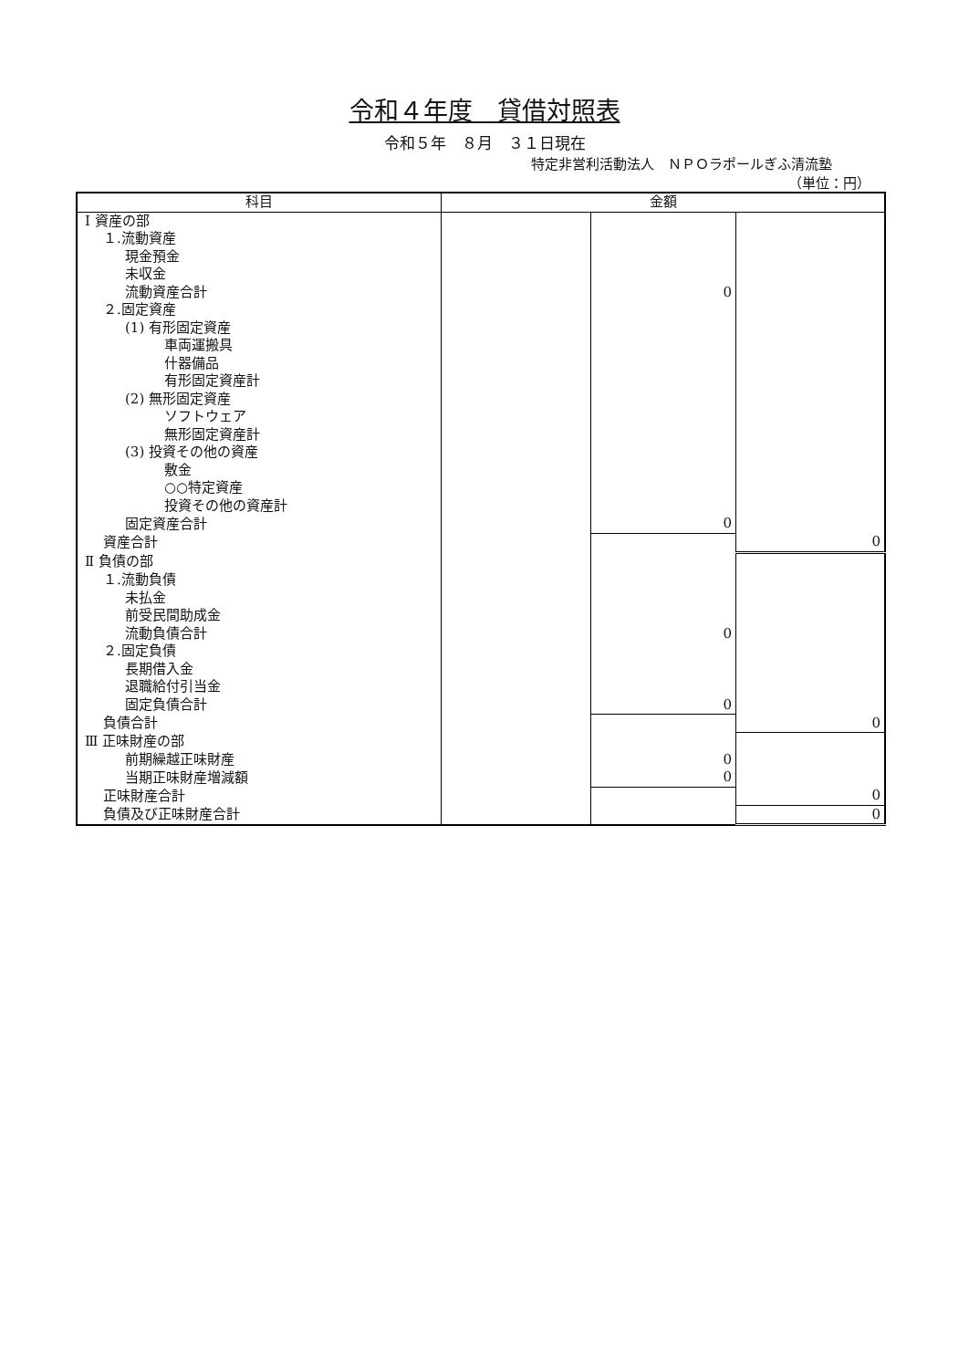令和４年度　貸借対照表
令和５年　８月　３１日現在
特定非営利活動法人　ＮＰＯラポールぎふ清流塾
（単位：円）
| 科目 | 金額 | | |
| --- | --- | --- | --- |
| Ⅰ 資産の部 | | | |
| １.流動資産 | | | |
| 現金預金 | | | |
| 未収金 | | | |
| 流動資産合計 | | 0 | |
| ２.固定資産 | | | |
| (1) 有形固定資産 | | | |
| 車両運搬具 | | | |
| 什器備品 | | | |
| 有形固定資産計 | | | |
| (2) 無形固定資産 | | | |
| ソフトウェア | | | |
| 無形固定資産計 | | | |
| (3) 投資その他の資産 | | | |
| 敷金 | | | |
| ○○特定資産 | | | |
| 投資その他の資産計 | | | |
| 固定資産合計 | | 0 | |
| 資産合計 | | | 0 |
| Ⅱ 負債の部 | | | |
| １.流動負債 | | | |
| 未払金 | | | |
| 前受民間助成金 | | | |
| 流動負債合計 | | 0 | |
| ２.固定負債 | | | |
| 長期借入金 | | | |
| 退職給付引当金 | | | |
| 固定負債合計 | | 0 | |
| 負債合計 | | | 0 |
| Ⅲ 正味財産の部 | | | |
| 前期繰越正味財産 | | 0 | |
| 当期正味財産増減額 | | 0 | |
| 正味財産合計 | | | 0 |
| 負債及び正味財産合計 | | | 0 |